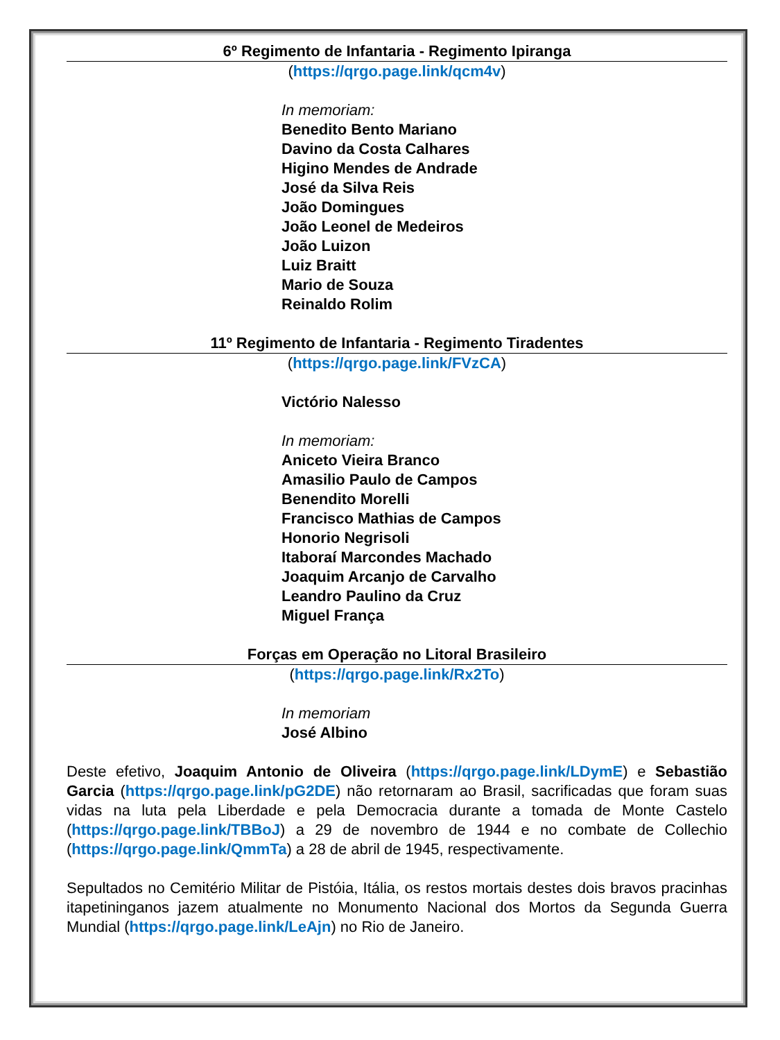6º Regimento de Infantaria - Regimento Ipiranga
(https://qrgo.page.link/qcm4v)
In memoriam:
Benedito Bento Mariano
Davino da Costa Calhares
Higino Mendes de Andrade
José da Silva Reis
João Domingues
João Leonel de Medeiros
João Luizon
Luiz Braitt
Mario de Souza
Reinaldo Rolim
11º Regimento de Infantaria - Regimento Tiradentes
(https://qrgo.page.link/FVzCA)
Victório Nalesso
In memoriam:
Aniceto Vieira Branco
Amasilio Paulo de Campos
Benendito Morelli
Francisco Mathias de Campos
Honorio Negrisoli
Itaboraí Marcondes Machado
Joaquim Arcanjo de Carvalho
Leandro Paulino da Cruz
Miguel França
Forças em Operação no Litoral Brasileiro
(https://qrgo.page.link/Rx2To)
In memoriam
José Albino
Deste efetivo, Joaquim Antonio de Oliveira (https://qrgo.page.link/LDymE) e Sebastião Garcia (https://qrgo.page.link/pG2DE) não retornaram ao Brasil, sacrificadas que foram suas vidas na luta pela Liberdade e pela Democracia durante a tomada de Monte Castelo (https://qrgo.page.link/TBBoJ) a 29 de novembro de 1944 e no combate de Collechio (https://qrgo.page.link/QmmTa) a 28 de abril de 1945, respectivamente.
Sepultados no Cemitério Militar de Pistóia, Itália, os restos mortais destes dois bravos pracinhas itapetininganos jazem atualmente no Monumento Nacional dos Mortos da Segunda Guerra Mundial (https://qrgo.page.link/LeAjn) no Rio de Janeiro.